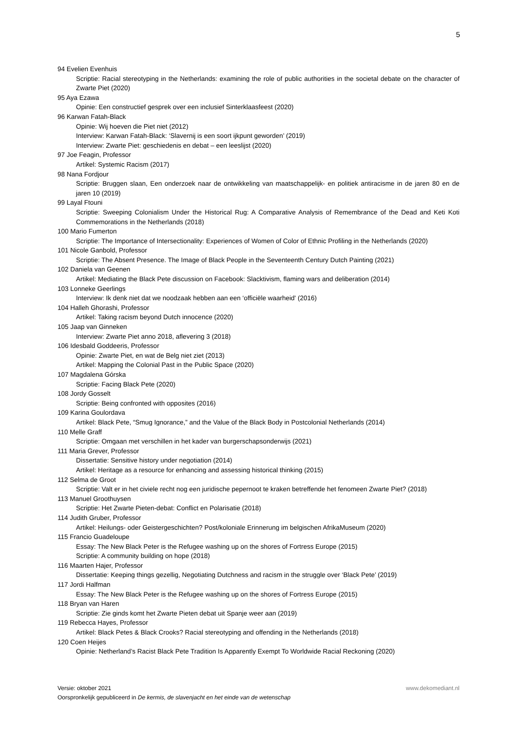5
94 Evelien Evenhuis
Scriptie: Racial stereotyping in the Netherlands: examining the role of public authorities in the societal debate on the character of Zwarte Piet (2020)
95 Aya Ezawa
Opinie: Een constructief gesprek over een inclusief Sinterklaasfeest (2020)
96 Karwan Fatah-Black
Opinie: Wij hoeven die Piet niet (2012)
Interview: Karwan Fatah-Black: ‘Slavernij is een soort ijkpunt geworden’ (2019)
Interview: Zwarte Piet: geschiedenis en debat – een leeslijst (2020)
97 Joe Feagin, Professor
Artikel: Systemic Racism (2017)
98 Nana Fordjour
Scriptie: Bruggen slaan, Een onderzoek naar de ontwikkeling van maatschappelijk- en politiek antiracisme in de jaren 80 en de jaren 10 (2019)
99 Layal Ftouni
Scriptie: Sweeping Colonialism Under the Historical Rug: A Comparative Analysis of Remembrance of the Dead and Keti Koti Commemorations in the Netherlands (2018)
100 Mario Fumerton
Scriptie: The Importance of Intersectionality: Experiences of Women of Color of Ethnic Profiling in the Netherlands (2020)
101 Nicole Ganbold, Professor
Scriptie: The Absent Presence. The Image of Black People in the Seventeenth Century Dutch Painting (2021)
102 Daniela van Geenen
Artikel: Mediating the Black Pete discussion on Facebook: Slacktivism, flaming wars and deliberation (2014)
103 Lonneke Geerlings
Interview: Ik denk niet dat we noodzaak hebben aan een ‘officiële waarheid' (2016)
104 Halleh Ghorashi, Professor
Artikel: Taking racism beyond Dutch innocence (2020)
105 Jaap van Ginneken
Interview: Zwarte Piet anno 2018, aflevering 3 (2018)
106 Idesbald Goddeeris, Professor
Opinie: Zwarte Piet, en wat de Belg niet ziet (2013)
Artikel: Mapping the Colonial Past in the Public Space (2020)
107 Magdalena Górska
Scriptie: Facing Black Pete (2020)
108 Jordy Gosselt
Scriptie: Being confronted with opposites (2016)
109 Karina Goulordava
Artikel: Black Pete, “Smug Ignorance,” and the Value of the Black Body in Postcolonial Netherlands (2014)
110 Melle Graff
Scriptie: Omgaan met verschillen in het kader van burgerschapsonderwijs (2021)
111 Maria Grever, Professor
Dissertatie: Sensitive history under negotiation (2014)
Artikel: Heritage as a resource for enhancing and assessing historical thinking (2015)
112 Selma de Groot
Scriptie: Valt er in het civiele recht nog een juridische pepernoot te kraken betreffende het fenomeen Zwarte Piet? (2018)
113 Manuel Groothuysen
Scriptie: Het Zwarte Pieten-debat: Conflict en Polarisatie (2018)
114 Judith Gruber, Professor
Artikel: Heilungs- oder Geistergeschichten? Post/koloniale Erinnerung im belgischen AfrikaMuseum (2020)
115 Francio Guadeloupe
Essay: The New Black Peter is the Refugee washing up on the shores of Fortress Europe (2015)
Scriptie: A community building on hope (2018)
116 Maarten Hajer, Professor
Dissertatie: Keeping things gezellig, Negotiating Dutchness and racism in the struggle over ‘Black Pete’ (2019)
117 Jordi Halfman
Essay: The New Black Peter is the Refugee washing up on the shores of Fortress Europe (2015)
118 Bryan van Haren
Scriptie: Zie ginds komt het Zwarte Pieten debat uit Spanje weer aan (2019)
119 Rebecca Hayes, Professor
Artikel: Black Petes & Black Crooks? Racial stereotyping and offending in the Netherlands (2018)
120 Coen Heijes
Opinie: Netherland’s Racist Black Pete Tradition Is Apparently Exempt To Worldwide Racial Reckoning (2020)
Versie: oktober 2021 www.dekomediant.nl
Oorspronkelijk gepubliceerd in De kermis, de slavenjacht en het einde van de wetenschap